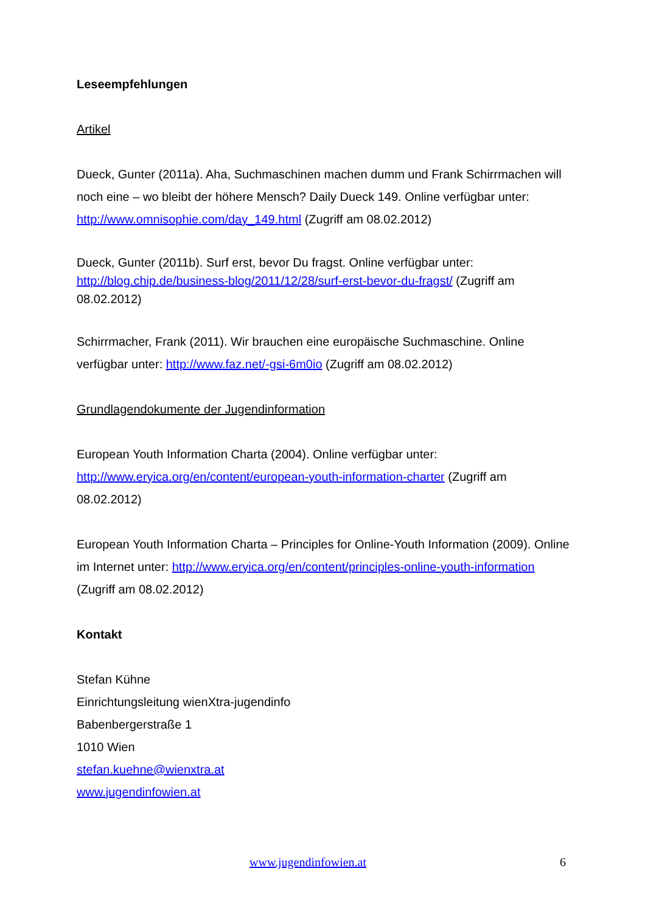Leseempfehlungen
Artikel
Dueck, Gunter (2011a). Aha, Suchmaschinen machen dumm und Frank Schirrmachen will noch eine – wo bleibt der höhere Mensch? Daily Dueck 149. Online verfügbar unter: http://www.omnisophie.com/day_149.html (Zugriff am 08.02.2012)
Dueck, Gunter (2011b). Surf erst, bevor Du fragst. Online verfügbar unter:
http://blog.chip.de/business-blog/2011/12/28/surf-erst-bevor-du-fragst/ (Zugriff am 08.02.2012)
Schirrmacher, Frank (2011). Wir brauchen eine europäische Suchmaschine. Online verfügbar unter: http://www.faz.net/-gsi-6m0io (Zugriff am 08.02.2012)
Grundlagendokumente der Jugendinformation
European Youth Information Charta (2004). Online verfügbar unter:
http://www.eryica.org/en/content/european-youth-information-charter (Zugriff am 08.02.2012)
European Youth Information Charta – Principles for Online-Youth Information (2009). Online im Internet unter: http://www.eryica.org/en/content/principles-online-youth-information (Zugriff am 08.02.2012)
Kontakt
Stefan Kühne
Einrichtungsleitung wienXtra-jugendinfo
Babenbergerstraße 1
1010 Wien
stefan.kuehne@wienxtra.at
www.jugendinfowien.at
www.jugendinfowien.at 6